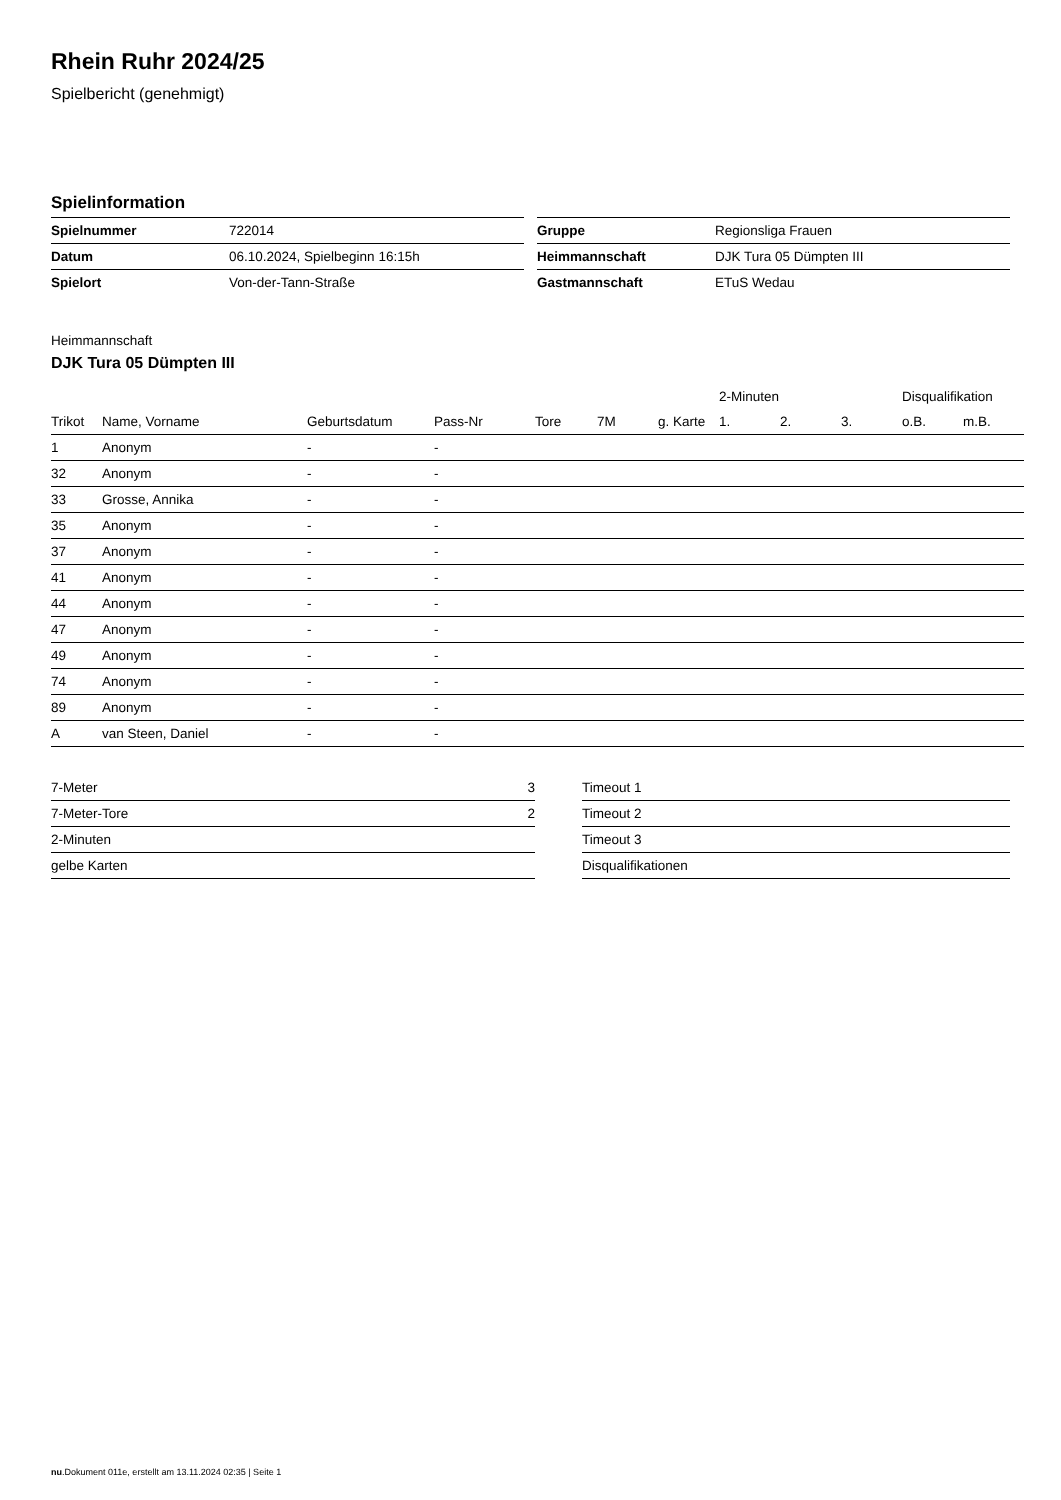Rhein Ruhr 2024/25
Spielbericht (genehmigt)
Spielinformation
| Spielnummer | 722014 |
| Datum | 06.10.2024, Spielbeginn 16:15h |
| Spielort | Von-der-Tann-Straße |
| Gruppe | Regionsliga Frauen |
| Heimmannschaft | DJK Tura 05 Dümpten III |
| Gastmannschaft | ETuS Wedau |
Heimmannschaft
DJK Tura 05 Dümpten III
| | | | | | | | 2-Minuten | | | Disqualifikation | |
| --- | --- | --- | --- | --- | --- | --- | --- | --- | --- | --- | --- |
| Trikot | Name, Vorname | Geburtsdatum | Pass-Nr | Tore | 7M | g. Karte | 1. | 2. | 3. | o.B. | m.B. |
| 1 | Anonym | - | - | | | | | | | | |
| 32 | Anonym | - | - | | | | | | | | |
| 33 | Grosse, Annika | - | - | | | | | | | | |
| 35 | Anonym | - | - | | | | | | | | |
| 37 | Anonym | - | - | | | | | | | | |
| 41 | Anonym | - | - | | | | | | | | |
| 44 | Anonym | - | - | | | | | | | | |
| 47 | Anonym | - | - | | | | | | | | |
| 49 | Anonym | - | - | | | | | | | | |
| 74 | Anonym | - | - | | | | | | | | |
| 89 | Anonym | - | - | | | | | | | | |
| A | van Steen, Daniel | - | - | | | | | | | | |
| 7-Meter | 3 |
| 7-Meter-Tore | 2 |
| 2-Minuten | |
| gelbe Karten | |
| Timeout 1 |
| Timeout 2 |
| Timeout 3 |
| Disqualifikationen |
nu.Dokument 011e, erstellt am 13.11.2024 02:35 | Seite 1